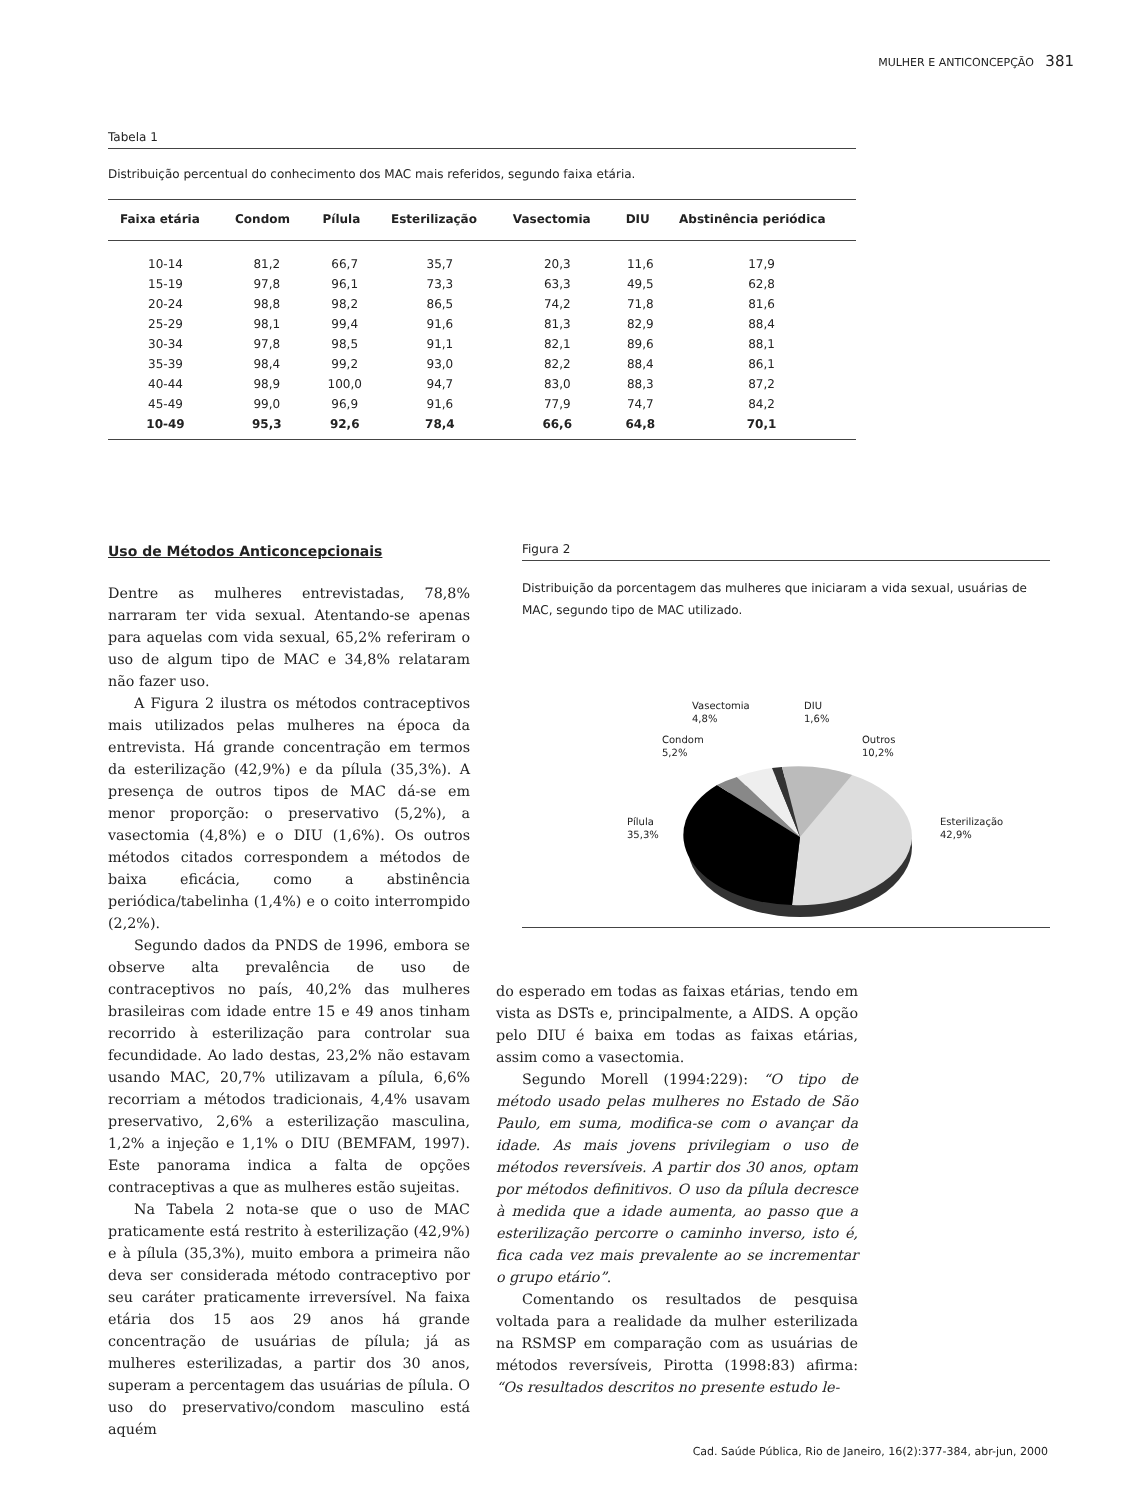MULHER E ANTICONCEPÇÃO 381
Tabela 1
Distribuição percentual do conhecimento dos MAC mais referidos, segundo faixa etária.
| Faixa etária | Condom | Pílula | Esterilização | Vasectomia | DIU | Abstinência periódica |
| --- | --- | --- | --- | --- | --- | --- |
| 10-14 | 81,2 | 66,7 | 35,7 | 20,3 | 11,6 | 17,9 |
| 15-19 | 97,8 | 96,1 | 73,3 | 63,3 | 49,5 | 62,8 |
| 20-24 | 98,8 | 98,2 | 86,5 | 74,2 | 71,8 | 81,6 |
| 25-29 | 98,1 | 99,4 | 91,6 | 81,3 | 82,9 | 88,4 |
| 30-34 | 97,8 | 98,5 | 91,1 | 82,1 | 89,6 | 88,1 |
| 35-39 | 98,4 | 99,2 | 93,0 | 82,2 | 88,4 | 86,1 |
| 40-44 | 98,9 | 100,0 | 94,7 | 83,0 | 88,3 | 87,2 |
| 45-49 | 99,0 | 96,9 | 91,6 | 77,9 | 74,7 | 84,2 |
| 10-49 | 95,3 | 92,6 | 78,4 | 66,6 | 64,8 | 70,1 |
Uso de Métodos Anticoncepcionais
Dentre as mulheres entrevistadas, 78,8% narraram ter vida sexual. Atentando-se apenas para aquelas com vida sexual, 65,2% referiram o uso de algum tipo de MAC e 34,8% relataram não fazer uso.
A Figura 2 ilustra os métodos contraceptivos mais utilizados pelas mulheres na época da entrevista. Há grande concentração em termos da esterilização (42,9%) e da pílula (35,3%). A presença de outros tipos de MAC dá-se em menor proporção: o preservativo (5,2%), a vasectomia (4,8%) e o DIU (1,6%). Os outros métodos citados correspondem a métodos de baixa eficácia, como a abstinência periódica/tabelinha (1,4%) e o coito interrompido (2,2%).
Segundo dados da PNDS de 1996, embora se observe alta prevalência de uso de contraceptivos no país, 40,2% das mulheres brasileiras com idade entre 15 e 49 anos tinham recorrido à esterilização para controlar sua fecundidade. Ao lado destas, 23,2% não estavam usando MAC, 20,7% utilizavam a pílula, 6,6% recorriam a métodos tradicionais, 4,4% usavam preservativo, 2,6% a esterilização masculina, 1,2% a injeção e 1,1% o DIU (BEMFAM, 1997). Este panorama indica a falta de opções contraceptivas a que as mulheres estão sujeitas.
Na Tabela 2 nota-se que o uso de MAC praticamente está restrito à esterilização (42,9%) e à pílula (35,3%), muito embora a primeira não deva ser considerada método contraceptivo por seu caráter praticamente irreversível. Na faixa etária dos 15 aos 29 anos há grande concentração de usuárias de pílula; já as mulheres esterilizadas, a partir dos 30 anos, superam a percentagem das usuárias de pílula. O uso do preservativo/condom masculino está aquém
Figura 2
Distribuição da porcentagem das mulheres que iniciaram a vida sexual, usuárias de MAC, segundo tipo de MAC utilizado.
Vasectomia
4,8%
DIU
1,6%
Condom
5,2%
Outros
10,2%
Pílula
35,3%
Esterilização
42,9%
do esperado em todas as faixas etárias, tendo em vista as DSTs e, principalmente, a AIDS. A opção pelo DIU é baixa em todas as faixas etárias, assim como a vasectomia.
Segundo Morell (1994:229): “O tipo de método usado pelas mulheres no Estado de São Paulo, em suma, modifica-se com o avançar da idade. As mais jovens privilegiam o uso de métodos reversíveis. A partir dos 30 anos, optam por métodos definitivos. O uso da pílula decresce à medida que a idade aumenta, ao passo que a esterilização percorre o caminho inverso, isto é, fica cada vez mais prevalente ao se incrementar o grupo etário”.
Comentando os resultados de pesquisa voltada para a realidade da mulher esterilizada na RSMSP em comparação com as usuárias de métodos reversíveis, Pirotta (1998:83) afirma: “Os resultados descritos no presente estudo le-
Cad. Saúde Pública, Rio de Janeiro, 16(2):377-384, abr-jun, 2000